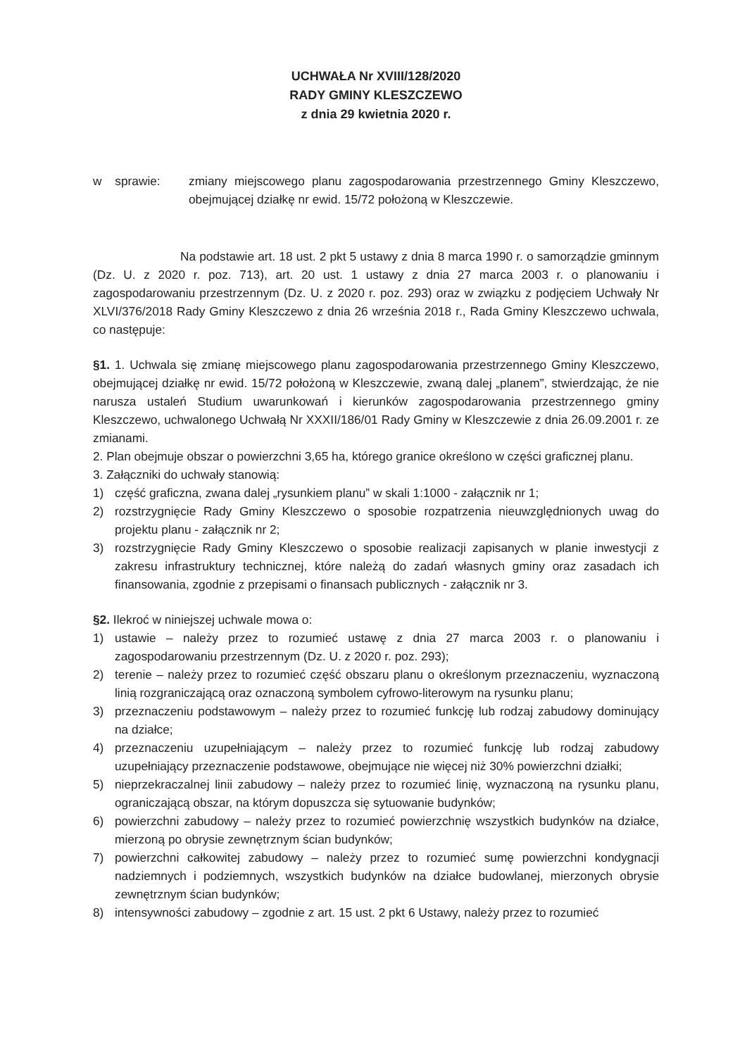UCHWAŁA Nr XVIII/128/2020
RADY GMINY KLESZCZEWO
z dnia 29 kwietnia 2020 r.
w sprawie: zmiany miejscowego planu zagospodarowania przestrzennego Gminy Kleszczewo, obejmującej działkę nr ewid. 15/72 położoną w Kleszczewie.
Na podstawie art. 18 ust. 2 pkt 5 ustawy z dnia 8 marca 1990 r. o samorządzie gminnym (Dz. U. z 2020 r. poz. 713), art. 20 ust. 1 ustawy z dnia 27 marca 2003 r. o planowaniu i zagospodarowaniu przestrzennym (Dz. U. z 2020 r. poz. 293) oraz w związku z podjęciem Uchwały Nr XLVI/376/2018 Rady Gminy Kleszczewo z dnia 26 września 2018 r., Rada Gminy Kleszczewo uchwala, co następuje:
§1. 1. Uchwala się zmianę miejscowego planu zagospodarowania przestrzennego Gminy Kleszczewo, obejmującej działkę nr ewid. 15/72 położoną w Kleszczewie, zwaną dalej „planem”, stwierdzając, że nie narusza ustaleń Studium uwarunkowań i kierunków zagospodarowania przestrzennego gminy Kleszczewo, uchwalonego Uchwałą Nr XXXII/186/01 Rady Gminy w Kleszczewie z dnia 26.09.2001 r. ze zmianami.
2. Plan obejmuje obszar o powierzchni 3,65 ha, którego granice określono w części graficznej planu.
3. Załączniki do uchwały stanowią:
1) część graficzna, zwana dalej „rysunkiem planu” w skali 1:1000 - załącznik nr 1;
2) rozstrzygnięcie Rady Gminy Kleszczewo o sposobie rozpatrzenia nieuwzględnionych uwag do projektu planu - załącznik nr 2;
3) rozstrzygnięcie Rady Gminy Kleszczewo o sposobie realizacji zapisanych w planie inwestycji z zakresu infrastruktury technicznej, które należą do zadań własnych gminy oraz zasadach ich finansowania, zgodnie z przepisami o finansach publicznych - załącznik nr 3.
§2. Ilekroć w niniejszej uchwale mowa o:
1) ustawie – należy przez to rozumieć ustawę z dnia 27 marca 2003 r. o planowaniu i zagospodarowaniu przestrzennym (Dz. U. z 2020 r. poz. 293);
2) terenie – należy przez to rozumieć część obszaru planu o określonym przeznaczeniu, wyznaczoną linią rozgraniczającą oraz oznaczoną symbolem cyfrowo-literowym na rysunku planu;
3) przeznaczeniu podstawowym – należy przez to rozumieć funkcję lub rodzaj zabudowy dominujący na działce;
4) przeznaczeniu uzupełniającym – należy przez to rozumieć funkcję lub rodzaj zabudowy uzupełniający przeznaczenie podstawowe, obejmujące nie więcej niż 30% powierzchni działki;
5) nieprzekraczalnej linii zabudowy – należy przez to rozumieć linię, wyznaczoną na rysunku planu, ograniczającą obszar, na którym dopuszcza się sytuowanie budynków;
6) powierzchni zabudowy – należy przez to rozumieć powierzchnię wszystkich budynków na działce, mierzoną po obrysie zewnętrznym ścian budynków;
7) powierzchni całkowitej zabudowy – należy przez to rozumieć sumę powierzchni kondygnacji nadziemnych i podziemnych, wszystkich budynków na działce budowlanej, mierzonych obrysie zewnętrznym ścian budynków;
8) intensywności zabudowy – zgodnie z art. 15 ust. 2 pkt 6 Ustawy, należy przez to rozumieć